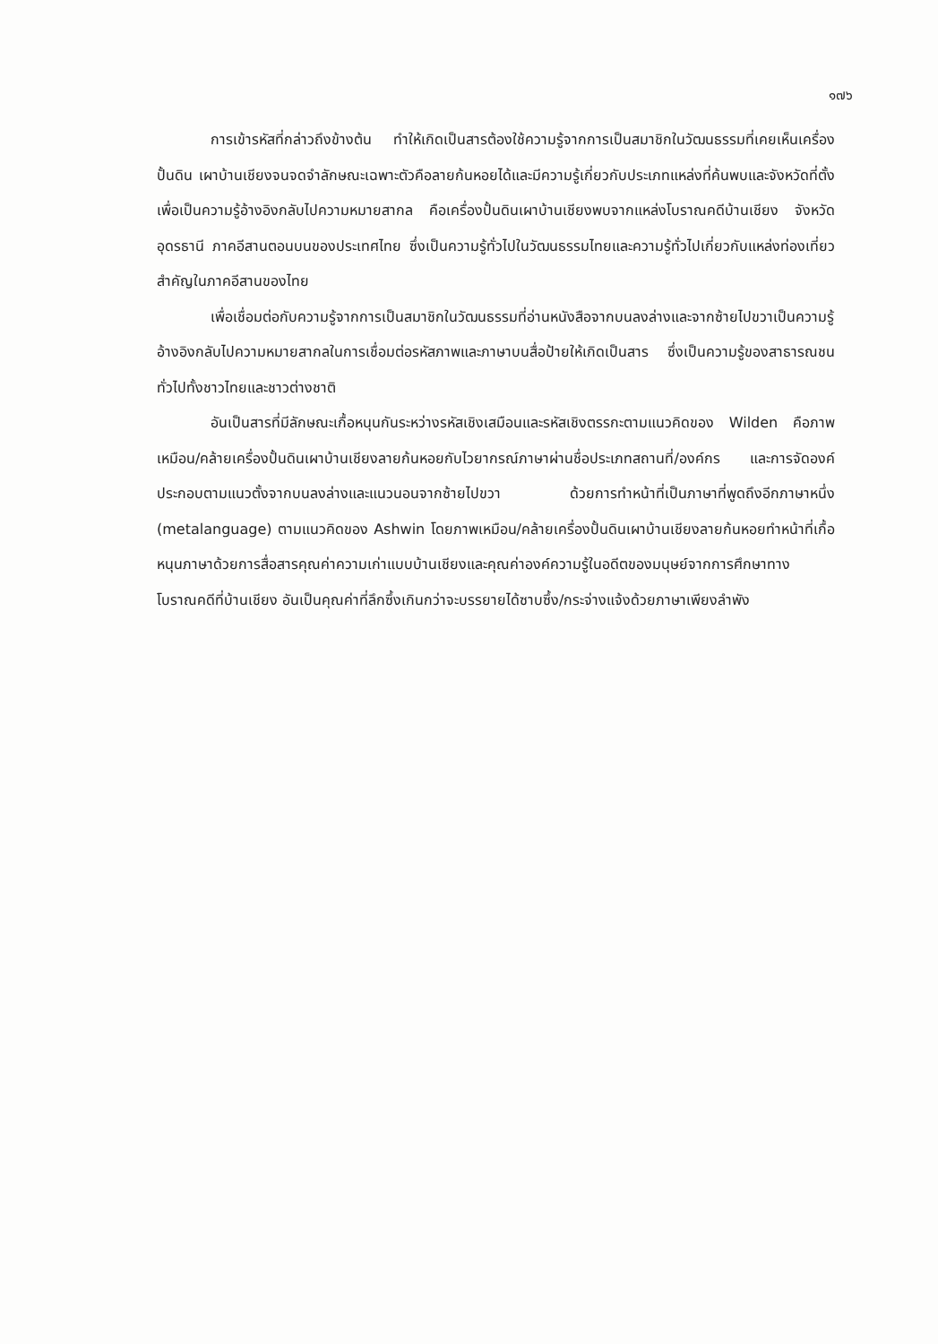๑๗๖
การเข้ารหัสที่กล่าวถึงข้างต้น ทำให้เกิดเป็นสารต้องใช้ความรู้จากการเป็นสมาชิกในวัฒนธรรมที่เคยเห็นเครื่องปั้นดิน เผาบ้านเชียงจนจดจำลักษณะเฉพาะตัวคือลายก้นหอยได้และมีความรู้เกี่ยวกับประเภทแหล่งที่ค้นพบและจังหวัดที่ตั้ง เพื่อเป็นความรู้อ้างอิงกลับไปความหมายสากล คือเครื่องปั้นดินเผาบ้านเชียงพบจากแหล่งโบราณคดีบ้านเชียง จังหวัดอุดรธานี ภาคอีสานตอนบนของประเทศไทย ซึ่งเป็นความรู้ทั่วไปในวัฒนธรรมไทยและความรู้ทั่วไปเกี่ยวกับแหล่งท่องเที่ยวสำคัญในภาคอีสานของไทย
เพื่อเชื่อมต่อกับความรู้จากการเป็นสมาชิกในวัฒนธรรมที่อ่านหนังสือจากบนลงล่างและจากซ้ายไปขวาเป็นความรู้อ้างอิงกลับไปความหมายสากลในการเชื่อมต่อรหัสภาพและภาษาบนสื่อป้ายให้เกิดเป็นสาร ซึ่งเป็นความรู้ของสาธารณชนทั่วไปทั้งชาวไทยและชาวต่างชาติ
อันเป็นสารที่มีลักษณะเกื้อหนุนกันระหว่างรหัสเชิงเสมือนและรหัสเชิงตรรกะตามแนวคิดของ Wilden คือภาพเหมือน/คล้ายเครื่องปั้นดินเผาบ้านเชียงลายก้นหอยกับไวยากรณ์ภาษาผ่านชื่อประเภทสถานที่/องค์กร และการจัดองค์ประกอบตามแนวตั้งจากบนลงล่างและแนวนอนจากซ้ายไปขวา ด้วยการทำหน้าที่เป็นภาษาที่พูดถึงอีกภาษาหนึ่ง (metalanguage) ตามแนวคิดของ Ashwin โดยภาพเหมือน/คล้ายเครื่องปั้นดินเผาบ้านเชียงลายก้นหอยทำหน้าที่เกื้อหนุนภาษาด้วยการสื่อสารคุณค่าความเก่าแบบบ้านเชียงและคุณค่าองค์ความรู้ในอดีตของมนุษย์จากการศึกษาทางโบราณคดีที่บ้านเชียง อันเป็นคุณค่าที่ลึกซึ้งเกินกว่าจะบรรยายได้ซาบซึ้ง/กระจ่างแจ้งด้วยภาษาเพียงลำพัง